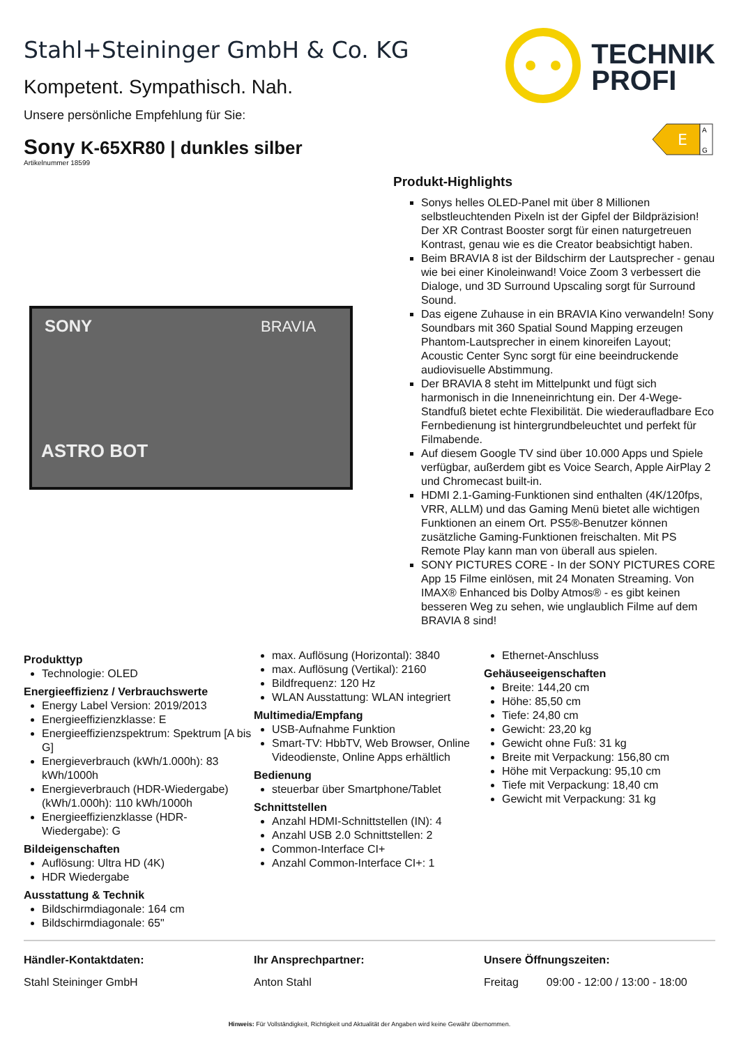Stahl+Steininger GmbH & Co. KG
Kompetent. Sympathisch. Nah.
Unsere persönliche Empfehlung für Sie:
TECHNIK
PROFI
Sony K-65XR80 | dunkles silber
Artikelnummer 18599
E
A
G
SONY
BRAVIA
ASTRO BOT
Produkt-Highlights
Sonys helles OLED-Panel mit über 8 Millionen selbstleuchtenden Pixeln ist der Gipfel der Bildpräzision! Der XR Contrast Booster sorgt für einen naturgetreuen Kontrast, genau wie es die Creator beabsichtigt haben.
Beim BRAVIA 8 ist der Bildschirm der Lautsprecher - genau wie bei einer Kinoleinwand! Voice Zoom 3 verbessert die Dialoge, und 3D Surround Upscaling sorgt für Surround Sound.
Das eigene Zuhause in ein BRAVIA Kino verwandeln! Sony Soundbars mit 360 Spatial Sound Mapping erzeugen Phantom-Lautsprecher in einem kinoreifen Layout; Acoustic Center Sync sorgt für eine beeindruckende audiovisuelle Abstimmung.
Der BRAVIA 8 steht im Mittelpunkt und fügt sich harmonisch in die Inneneinrichtung ein. Der 4-Wege-Standfuß bietet echte Flexibilität. Die wiederaufladbare Eco Fernbedienung ist hintergrundbeleuchtet und perfekt für Filmabende.
Auf diesem Google TV sind über 10.000 Apps und Spiele verfügbar, außerdem gibt es Voice Search, Apple AirPlay 2 und Chromecast built-in.
HDMI 2.1-Gaming-Funktionen sind enthalten (4K/120fps, VRR, ALLM) und das Gaming Menü bietet alle wichtigen Funktionen an einem Ort. PS5®-Benutzer können zusätzliche Gaming-Funktionen freischalten. Mit PS Remote Play kann man von überall aus spielen.
SONY PICTURES CORE - In der SONY PICTURES CORE App 15 Filme einlösen, mit 24 Monaten Streaming. Von IMAX® Enhanced bis Dolby Atmos® - es gibt keinen besseren Weg zu sehen, wie unglaublich Filme auf dem BRAVIA 8 sind!
Produkttyp
Technologie: OLED
Energieeffizienz / Verbrauchswerte
Energy Label Version: 2019/2013
Energieeffizienzklasse: E
Energieeffizienzspektrum: Spektrum [A bis G]
Energieverbrauch (kWh/1.000h): 83 kWh/1000h
Energieverbrauch (HDR-Wiedergabe) (kWh/1.000h): 110 kWh/1000h
Energieeffizienzklasse (HDR-Wiedergabe): G
Bildeigenschaften
Auflösung: Ultra HD (4K)
HDR Wiedergabe
Ausstattung & Technik
Bildschirmdiagonale: 164 cm
Bildschirmdiagonale: 65"
max. Auflösung (Horizontal): 3840
max. Auflösung (Vertikal): 2160
Bildfrequenz: 120 Hz
WLAN Ausstattung: WLAN integriert
Multimedia/Empfang
USB-Aufnahme Funktion
Smart-TV: HbbTV, Web Browser, Online Videodienste, Online Apps erhältlich
Bedienung
steuerbar über Smartphone/Tablet
Schnittstellen
Anzahl HDMI-Schnittstellen (IN): 4
Anzahl USB 2.0 Schnittstellen: 2
Common-Interface CI+
Anzahl Common-Interface CI+: 1
Ethernet-Anschluss
Gehäuseeigenschaften
Breite: 144,20 cm
Höhe: 85,50 cm
Tiefe: 24,80 cm
Gewicht: 23,20 kg
Gewicht ohne Fuß: 31 kg
Breite mit Verpackung: 156,80 cm
Höhe mit Verpackung: 95,10 cm
Tiefe mit Verpackung: 18,40 cm
Gewicht mit Verpackung: 31 kg
Händler-Kontaktdaten:
Stahl Steininger GmbH
Ihr Ansprechpartner:
Anton Stahl
Unsere Öffnungszeiten:
Freitag 09:00 - 12:00 / 13:00 - 18:00
Hinweis: Für Vollständigkeit, Richtigkeit und Aktualität der Angaben wird keine Gewähr übernommen.